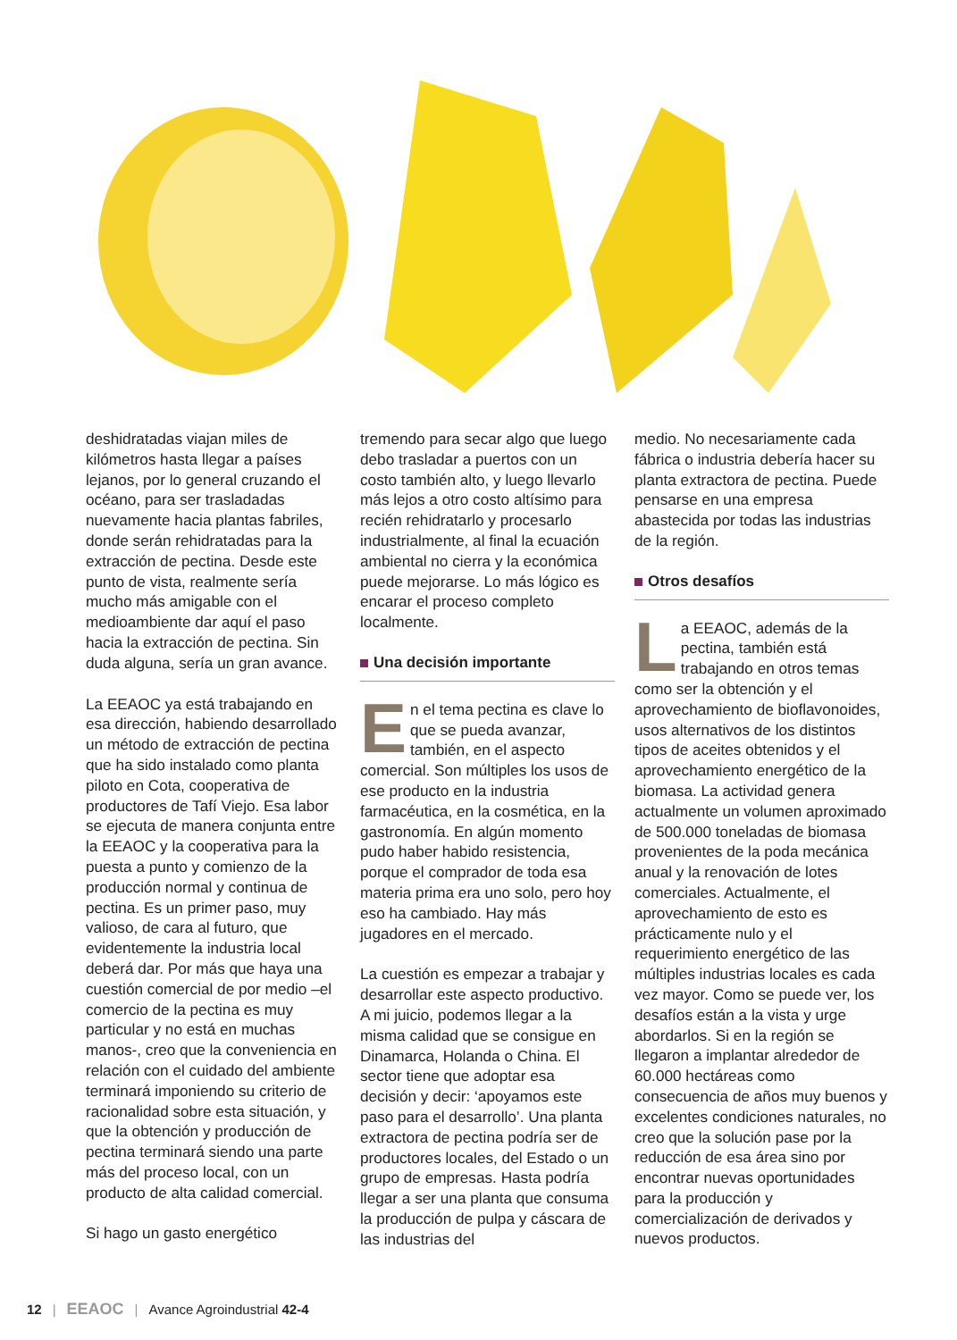deshidratadas viajan miles de kilómetros hasta llegar a países lejanos, por lo general cruzando el océano, para ser trasladadas nuevamente hacia plantas fabriles, donde serán rehidratadas para la extracción de pectina. Desde este punto de vista, realmente sería mucho más amigable con el medioambiente dar aquí el paso hacia la extracción de pectina. Sin duda alguna, sería un gran avance.
La EEAOC ya está trabajando en esa dirección, habiendo desarrollado un método de extracción de pectina que ha sido instalado como planta piloto en Cota, cooperativa de productores de Tafí Viejo. Esa labor se ejecuta de manera conjunta entre la EEAOC y la cooperativa para la puesta a punto y comienzo de la producción normal y continua de pectina. Es un primer paso, muy valioso, de cara al futuro, que evidentemente la industria local deberá dar. Por más que haya una cuestión comercial de por medio –el comercio de la pectina es muy particular y no está en muchas manos-, creo que la conveniencia en relación con el cuidado del ambiente terminará imponiendo su criterio de racionalidad sobre esta situación, y que la obtención y producción de pectina terminará siendo una parte más del proceso local, con un producto de alta calidad comercial.
Si hago un gasto energético
tremendo para secar algo que luego debo trasladar a puertos con un costo también alto, y luego llevarlo más lejos a otro costo altísimo para recién rehidratarlo y procesarlo industrialmente, al final la ecuación ambiental no cierra y la económica puede mejorarse. Lo más lógico es encarar el proceso completo localmente.
Una decisión importante
En el tema pectina es clave lo que se pueda avanzar, también, en el aspecto comercial. Son múltiples los usos de ese producto en la industria farmacéutica, en la cosmética, en la gastronomía. En algún momento pudo haber habido resistencia, porque el comprador de toda esa materia prima era uno solo, pero hoy eso ha cambiado. Hay más jugadores en el mercado.
La cuestión es empezar a trabajar y desarrollar este aspecto productivo. A mi juicio, podemos llegar a la misma calidad que se consigue en Dinamarca, Holanda o China. El sector tiene que adoptar esa decisión y decir: ‘apoyamos este paso para el desarrollo’. Una planta extractora de pectina podría ser de productores locales, del Estado o un grupo de empresas. Hasta podría llegar a ser una planta que consuma la producción de pulpa y cáscara de las industrias del
medio. No necesariamente cada fábrica o industria debería hacer su planta extractora de pectina. Puede pensarse en una empresa abastecida por todas las industrias de la región.
Otros desafíos
La EEAOC, además de la pectina, también está trabajando en otros temas como ser la obtención y el aprovechamiento de bioflavonoides, usos alternativos de los distintos tipos de aceites obtenidos y el aprovechamiento energético de la biomasa. La actividad genera actualmente un volumen aproximado de 500.000 toneladas de biomasa provenientes de la poda mecánica anual y la renovación de lotes comerciales. Actualmente, el aprovechamiento de esto es prácticamente nulo y el requerimiento energético de las múltiples industrias locales es cada vez mayor. Como se puede ver, los desafíos están a la vista y urge abordarlos. Si en la región se llegaron a implantar alrededor de 60.000 hectáreas como consecuencia de años muy buenos y excelentes condiciones naturales, no creo que la solución pase por la reducción de esa área sino por encontrar nuevas oportunidades para la producción y comercialización de derivados y nuevos productos.
12 | EEAOC | Avance Agroindustrial 42-4